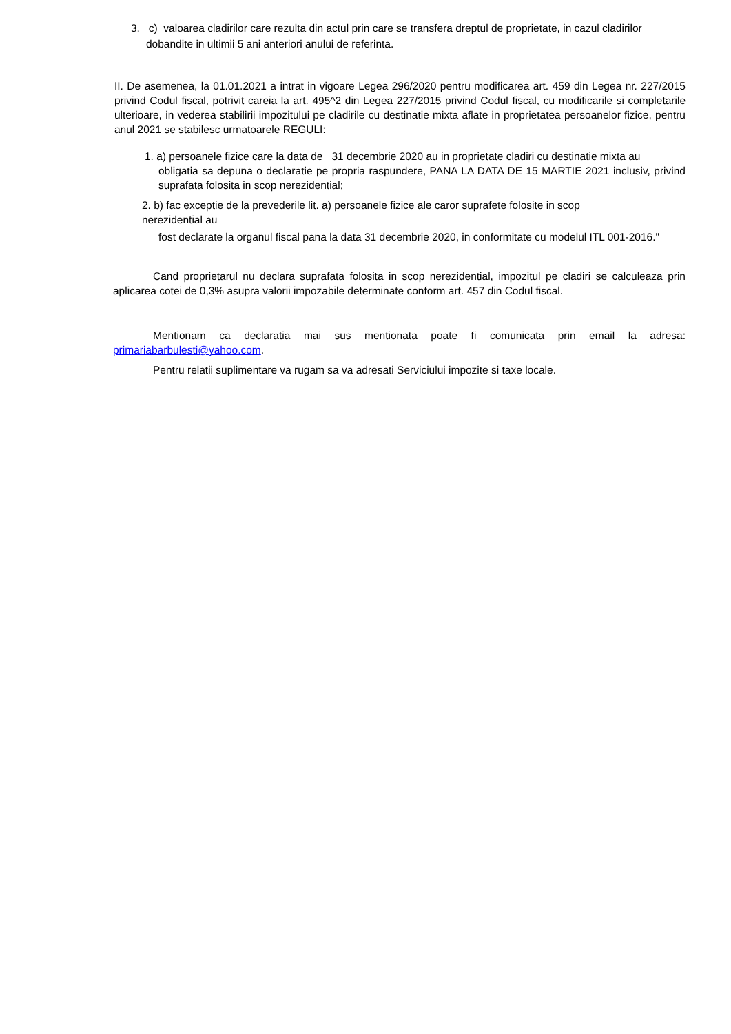3. c) valoarea cladirilor care rezulta din actul prin care se transfera dreptul de proprietate, in cazul cladirilor
dobandite in ultimii 5 ani anteriori anului de referinta.
II. De asemenea, la 01.01.2021 a intrat in vigoare Legea 296/2020 pentru modificarea art. 459 din Legea nr. 227/2015 privind Codul fiscal, potrivit careia la art. 495^2 din Legea 227/2015 privind Codul fiscal, cu modificarile si completarile ulterioare, in vederea stabilirii impozitului pe cladirile cu destinatie mixta aflate in proprietatea persoanelor fizice, pentru anul 2021 se stabilesc urmatoarele REGULI:
1. a) persoanele fizice care la data de 31 decembrie 2020 au in proprietate cladiri cu destinatie mixta au
obligatia sa depuna o declaratie pe propria raspundere, PANA LA DATA DE 15 MARTIE 2021 inclusiv, privind suprafata folosita in scop nerezidential;
2. b) fac exceptie de la prevederile lit. a) persoanele fizice ale caror suprafete folosite in scop nerezidential au
fost declarate la organul fiscal pana la data 31 decembrie 2020, in conformitate cu modelul ITL 001-2016."
Cand proprietarul nu declara suprafata folosita in scop nerezidential, impozitul pe cladiri se calculeaza prin aplicarea cotei de 0,3% asupra valorii impozabile determinate conform art. 457 din Codul fiscal.
Mentionam ca declaratia mai sus mentionata poate fi comunicata prin email la adresa: primariabarbulesti@yahoo.com.
Pentru relatii suplimentare va rugam sa va adresati Serviciului impozite si taxe locale.